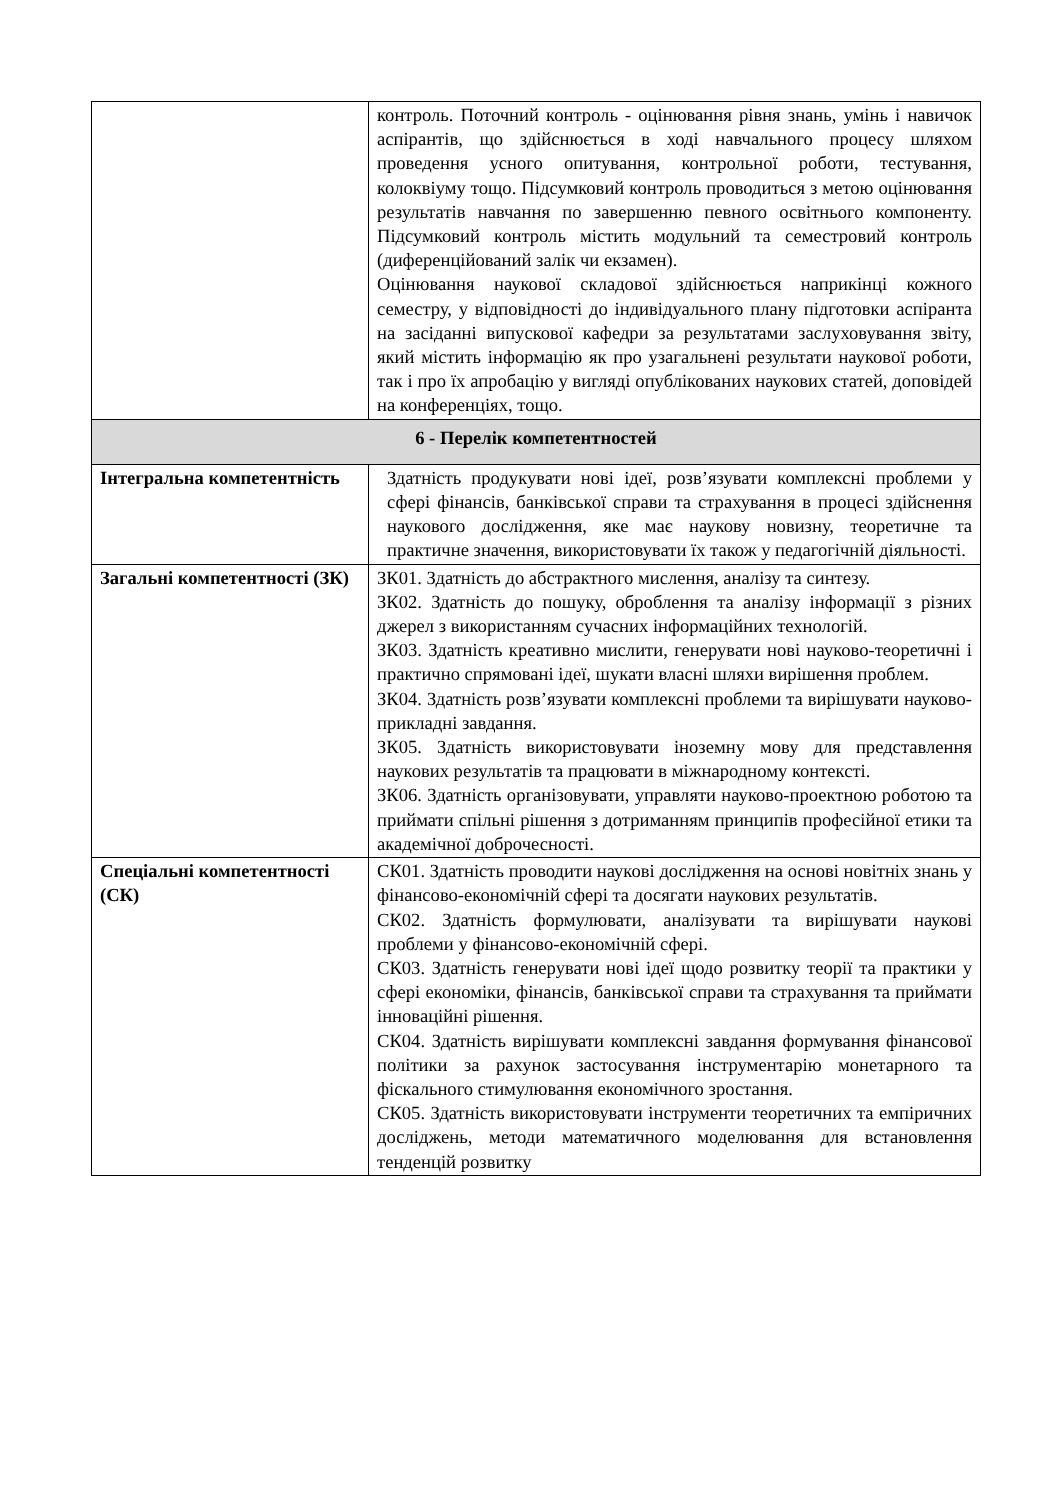| | контроль. Поточний контроль - оцінювання рівня знань, умінь і навичок аспірантів, що здійснюється в ході навчального процесу шляхом проведення усного опитування, контрольної роботи, тестування, колоквіуму тощо. Підсумковий контроль проводиться з метою оцінювання результатів навчання по завершенню певного освітнього компоненту. Підсумковий контроль містить модульний та семестровий контроль (диференційований залік чи екзамен). Оцінювання наукової складової здійснюється наприкінці кожного семестру, у відповідності до індивідуального плану підготовки аспіранта на засіданні випускової кафедри за результатами заслуховування звіту, який містить інформацію як про узагальнені результати наукової роботи, так і про їх апробацію у вигляді опублікованих наукових статей, доповідей на конференціях, тощо. |
| 6 - Перелік компетентностей | |
| Інтегральна компетентність | Здатність продукувати нові ідеї, розв’язувати комплексні проблеми у сфері фінансів, банківської справи та страхування в процесі здійснення наукового дослідження, яке має наукову новизну, теоретичне та практичне значення, використовувати їх також у педагогічній діяльності. |
| Загальні компетентності (ЗК) | ЗК01. Здатність до абстрактного мислення, аналізу та синтезу. ЗК02. Здатність до пошуку, оброблення та аналізу інформації з різних джерел з використанням сучасних інформаційних технологій. ЗК03. Здатність креативно мислити, генерувати нові науково-теоретичні і практично спрямовані ідеї, шукати власні шляхи вирішення проблем. ЗК04. Здатність розв’язувати комплексні проблеми та вирішувати науково-прикладні завдання. ЗК05. Здатність використовувати іноземну мову для представлення наукових результатів та працювати в міжнародному контексті. ЗК06. Здатність організовувати, управляти науково-проектною роботою та приймати спільні рішення з дотриманням принципів професійної етики та академічної доброчесності. |
| Спеціальні компетентності (СК) | СК01. Здатність проводити наукові дослідження на основі новітніх знань у фінансово-економічній сфері та досягати наукових результатів. СК02. Здатність формулювати, аналізувати та вирішувати наукові проблеми у фінансово-економічній сфері. СК03. Здатність генерувати нові ідеї щодо розвитку теорії та практики у сфері економіки, фінансів, банківської справи та страхування та приймати інноваційні рішення. СК04. Здатність вирішувати комплексні завдання формування фінансової політики за рахунок застосування інструментарію монетарного та фіскального стимулювання економічного зростання. СК05. Здатність використовувати інструменти теоретичних та емпіричних досліджень, методи математичного моделювання для встановлення тенденцій розвитку |